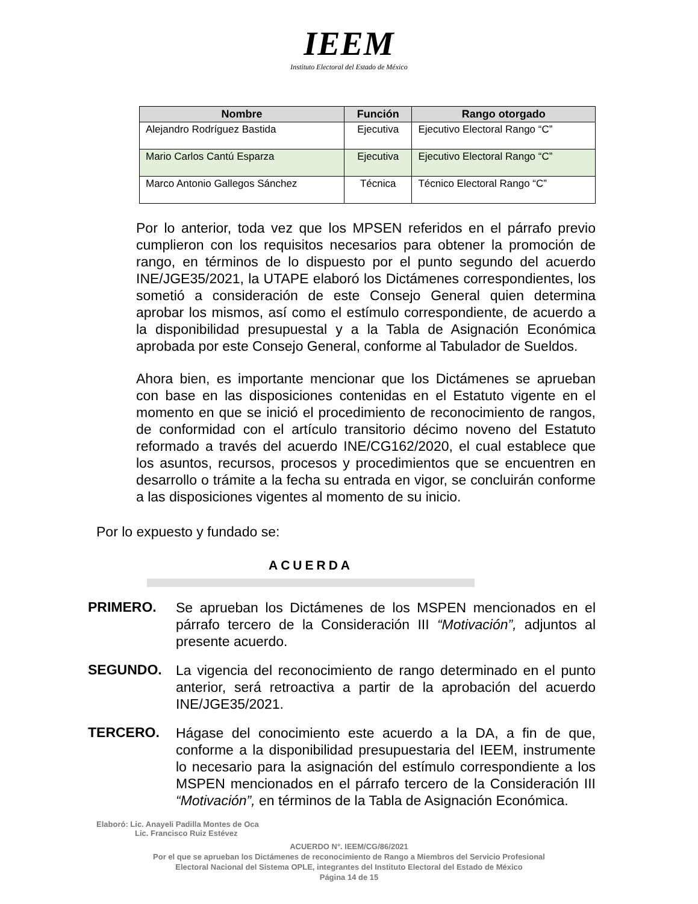IEEM
Instituto Electoral del Estado de México
| Nombre | Función | Rango otorgado |
| --- | --- | --- |
| Alejandro Rodríguez Bastida | Ejecutiva | Ejecutivo Electoral Rango “C” |
| Mario Carlos Cantú Esparza | Ejecutiva | Ejecutivo Electoral Rango “C” |
| Marco Antonio Gallegos Sánchez | Técnica | Técnico Electoral Rango “C” |
Por lo anterior, toda vez que los MPSEN referidos en el párrafo previo cumplieron con los requisitos necesarios para obtener la promoción de rango, en términos de lo dispuesto por el punto segundo del acuerdo INE/JGE35/2021, la UTAPE elaboró los Dictámenes correspondientes, los sometió a consideración de este Consejo General quien determina aprobar los mismos, así como el estímulo correspondiente, de acuerdo a la disponibilidad presupuestal y a la Tabla de Asignación Económica aprobada por este Consejo General, conforme al Tabulador de Sueldos.
Ahora bien, es importante mencionar que los Dictámenes se aprueban con base en las disposiciones contenidas en el Estatuto vigente en el momento en que se inició el procedimiento de reconocimiento de rangos, de conformidad con el artículo transitorio décimo noveno del Estatuto reformado a través del acuerdo INE/CG162/2020, el cual establece que los asuntos, recursos, procesos y procedimientos que se encuentren en desarrollo o trámite a la fecha su entrada en vigor, se concluirán conforme a las disposiciones vigentes al momento de su inicio.
Por lo expuesto y fundado se:
ACUERDA
PRIMERO.
Se aprueban los Dictámenes de los MSPEN mencionados en el párrafo tercero de la Consideración III “Motivación”, adjuntos al presente acuerdo.
SEGUNDO.
La vigencia del reconocimiento de rango determinado en el punto anterior, será retroactiva a partir de la aprobación del acuerdo INE/JGE35/2021.
TERCERO.
Hágase del conocimiento este acuerdo a la DA, a fin de que, conforme a la disponibilidad presupuestaria del IEEM, instrumente lo necesario para la asignación del estímulo correspondiente a los MSPEN mencionados en el párrafo tercero de la Consideración III “Motivación”, en términos de la Tabla de Asignación Económica.
Elaboró: Lic. Anayeli Padilla Montes de Oca
Lic. Francisco Ruiz Estévez
ACUERDO N°. IEEM/CG/86/2021
Por el que se aprueban los Dictámenes de reconocimiento de Rango a Miembros del Servicio Profesional
Electoral Nacional del Sistema OPLE, integrantes del Instituto Electoral del Estado de México
Página 14 de 15